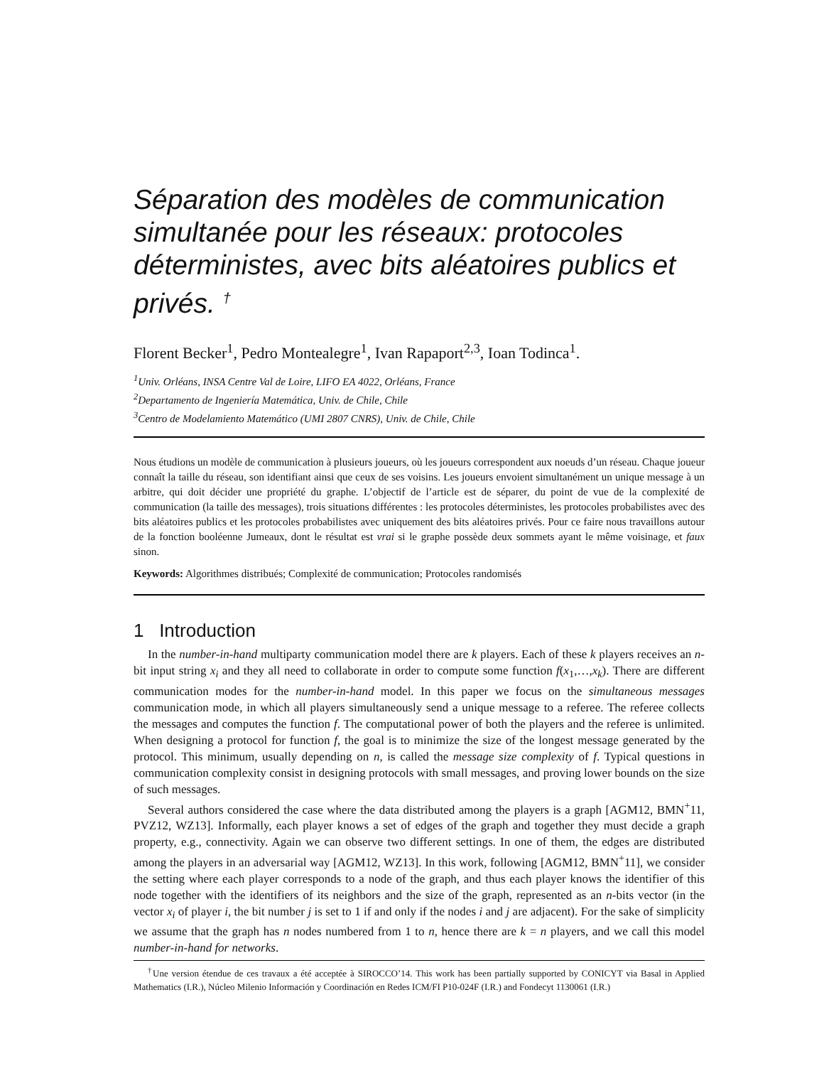Séparation des modèles de communication simultanée pour les réseaux: protocoles déterministes, avec bits aléatoires publics et privés. <sup>†</sup>
Florent Becker<sup>1</sup>, Pedro Montealegre<sup>1</sup>, Ivan Rapaport<sup>2,3</sup>, Ioan Todinca<sup>1</sup>.
<sup>1</sup> Univ. Orléans, INSA Centre Val de Loire, LIFO EA 4022, Orléans, France
<sup>2</sup> Departamento de Ingeniería Matemática, Univ. de Chile, Chile
<sup>3</sup> Centro de Modelamiento Matemático (UMI 2807 CNRS), Univ. de Chile, Chile
Nous étudions un modèle de communication à plusieurs joueurs, où les joueurs correspondent aux noeuds d’un réseau. Chaque joueur connaît la taille du réseau, son identifiant ainsi que ceux de ses voisins. Les joueurs envoient simultanément un unique message à un arbitre, qui doit décider une propriété du graphe. L’objectif de l’article est de séparer, du point de vue de la complexité de communication (la taille des messages), trois situations différentes : les protocoles déterministes, les protocoles probabilistes avec des bits aléatoires publics et les protocoles probabilistes avec uniquement des bits aléatoires privés. Pour ce faire nous travaillons autour de la fonction booléenne Jumeaux, dont le résultat est vrai si le graphe possède deux sommets ayant le même voisinage, et faux sinon.
Keywords: Algorithmes distribués; Complexité de communication; Protocoles randomisés
1 Introduction
In the number-in-hand multiparty communication model there are k players. Each of these k players receives an n-bit input string x<sub>i</sub> and they all need to collaborate in order to compute some function f(x<sub>1</sub>,…,x<sub>k</sub>). There are different communication modes for the number-in-hand model. In this paper we focus on the simultaneous messages communication mode, in which all players simultaneously send a unique message to a referee. The referee collects the messages and computes the function f. The computational power of both the players and the referee is unlimited. When designing a protocol for function f, the goal is to minimize the size of the longest message generated by the protocol. This minimum, usually depending on n, is called the message size complexity of f. Typical questions in communication complexity consist in designing protocols with small messages, and proving lower bounds on the size of such messages.
Several authors considered the case where the data distributed among the players is a graph [AGM12, BMN<sup>+</sup>11, PVZ12, WZ13]. Informally, each player knows a set of edges of the graph and together they must decide a graph property, e.g., connectivity. Again we can observe two different settings. In one of them, the edges are distributed among the players in an adversarial way [AGM12, WZ13]. In this work, following [AGM12, BMN<sup>+</sup>11], we consider the setting where each player corresponds to a node of the graph, and thus each player knows the identifier of this node together with the identifiers of its neighbors and the size of the graph, represented as an n-bits vector (in the vector x<sub>i</sub> of player i, the bit number j is set to 1 if and only if the nodes i and j are adjacent). For the sake of simplicity we assume that the graph has n nodes numbered from 1 to n, hence there are k = n players, and we call this model number-in-hand for networks.
<sup>†</sup> Une version étendue de ces travaux a été acceptée à SIROCCO’14. This work has been partially supported by CONICYT via Basal in Applied Mathematics (I.R.), Núcleo Milenio Información y Coordinación en Redes ICM/FI P10-024F (I.R.) and Fondecyt 1130061 (I.R.)